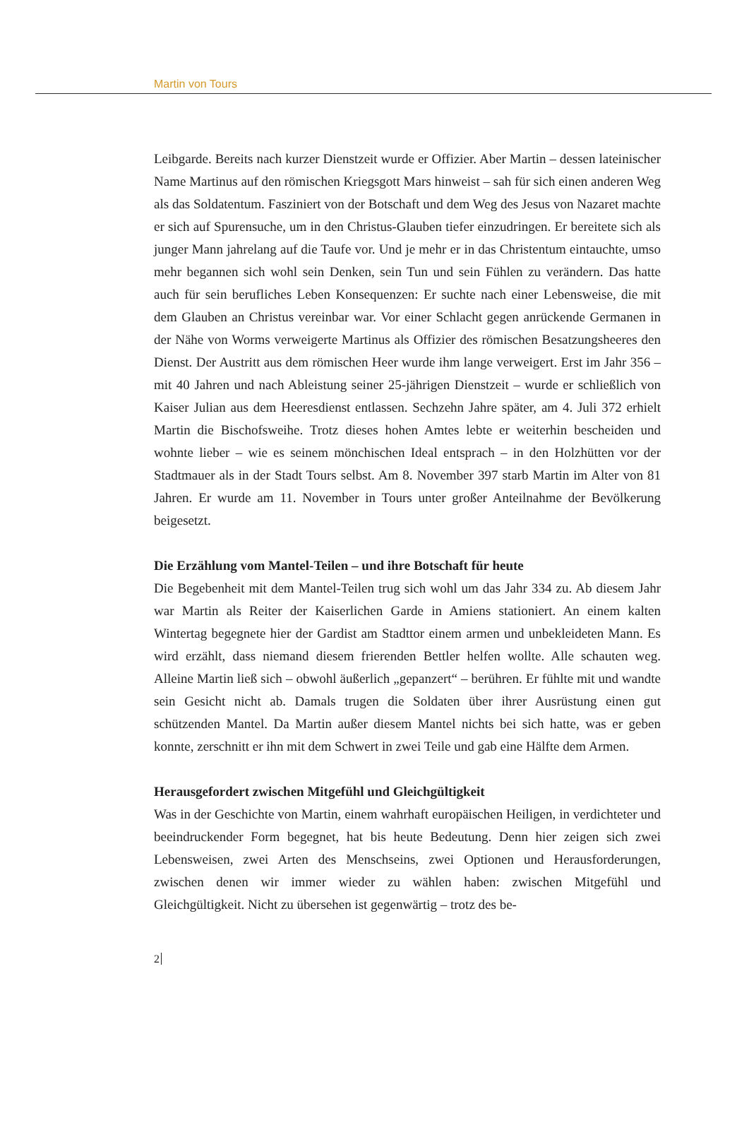Martin von Tours
Leibgarde. Bereits nach kurzer Dienstzeit wurde er Offizier. Aber Martin – dessen lateinischer Name Martinus auf den römischen Kriegsgott Mars hinweist – sah für sich einen anderen Weg als das Soldatentum. Fasziniert von der Botschaft und dem Weg des Jesus von Nazaret machte er sich auf Spurensuche, um in den Christus-Glauben tiefer einzudringen. Er bereitete sich als junger Mann jahrelang auf die Taufe vor. Und je mehr er in das Christentum eintauchte, umso mehr begannen sich wohl sein Denken, sein Tun und sein Fühlen zu verändern. Das hatte auch für sein berufliches Leben Konsequenzen: Er suchte nach einer Lebensweise, die mit dem Glauben an Christus vereinbar war. Vor einer Schlacht gegen anrückende Germanen in der Nähe von Worms verweigerte Martinus als Offizier des römischen Besatzungsheeres den Dienst. Der Austritt aus dem römischen Heer wurde ihm lange verweigert. Erst im Jahr 356 – mit 40 Jahren und nach Ableistung seiner 25-jährigen Dienstzeit – wurde er schließlich von Kaiser Julian aus dem Heeresdienst entlassen. Sechzehn Jahre später, am 4. Juli 372 erhielt Martin die Bischofsweihe. Trotz dieses hohen Amtes lebte er weiterhin bescheiden und wohnte lieber – wie es seinem mönchischen Ideal entsprach – in den Holzhütten vor der Stadtmauer als in der Stadt Tours selbst. Am 8. November 397 starb Martin im Alter von 81 Jahren. Er wurde am 11. November in Tours unter großer Anteilnahme der Bevölkerung beigesetzt.
Die Erzählung vom Mantel-Teilen – und ihre Botschaft für heute
Die Begebenheit mit dem Mantel-Teilen trug sich wohl um das Jahr 334 zu. Ab diesem Jahr war Martin als Reiter der Kaiserlichen Garde in Amiens stationiert. An einem kalten Wintertag begegnete hier der Gardist am Stadttor einem armen und unbekleideten Mann. Es wird erzählt, dass niemand diesem frierenden Bettler helfen wollte. Alle schauten weg. Alleine Martin ließ sich – obwohl äußerlich „gepanzert“ – berühren. Er fühlte mit und wandte sein Gesicht nicht ab. Damals trugen die Soldaten über ihrer Ausrüstung einen gut schützenden Mantel. Da Martin außer diesem Mantel nichts bei sich hatte, was er geben konnte, zerschnitt er ihn mit dem Schwert in zwei Teile und gab eine Hälfte dem Armen.
Herausgefordert zwischen Mitgefühl und Gleichgültigkeit
Was in der Geschichte von Martin, einem wahrhaft europäischen Heiligen, in verdichteter und beeindruckender Form begegnet, hat bis heute Bedeutung. Denn hier zeigen sich zwei Lebensweisen, zwei Arten des Menschseins, zwei Optionen und Herausforderungen, zwischen denen wir immer wieder zu wählen haben: zwischen Mitgefühl und Gleichgültigkeit. Nicht zu übersehen ist gegenwärtig – trotz des be-
2